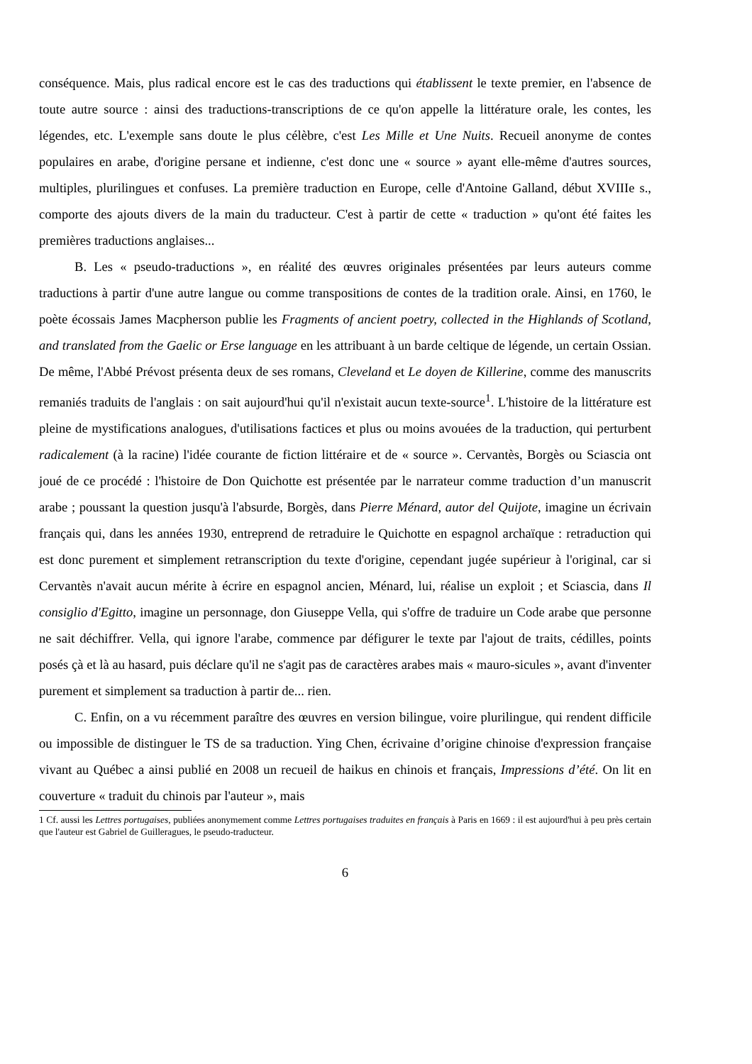conséquence. Mais, plus radical encore est le cas des traductions qui établissent le texte premier, en l'absence de toute autre source : ainsi des traductions-transcriptions de ce qu'on appelle la littérature orale, les contes, les légendes, etc. L'exemple sans doute le plus célèbre, c'est Les Mille et Une Nuits. Recueil anonyme de contes populaires en arabe, d'origine persane et indienne, c'est donc une « source » ayant elle-même d'autres sources, multiples, plurilingues et confuses. La première traduction en Europe, celle d'Antoine Galland, début XVIIIe s., comporte des ajouts divers de la main du traducteur. C'est à partir de cette « traduction » qu'ont été faites les premières traductions anglaises...
B. Les « pseudo-traductions », en réalité des œuvres originales présentées par leurs auteurs comme traductions à partir d'une autre langue ou comme transpositions de contes de la tradition orale. Ainsi, en 1760, le poète écossais James Macpherson publie les Fragments of ancient poetry, collected in the Highlands of Scotland, and translated from the Gaelic or Erse language en les attribuant à un barde celtique de légende, un certain Ossian. De même, l'Abbé Prévost présenta deux de ses romans, Cleveland et Le doyen de Killerine, comme des manuscrits remaniés traduits de l'anglais : on sait aujourd'hui qu'il n'existait aucun texte-source<sup>1</sup>. L'histoire de la littérature est pleine de mystifications analogues, d'utilisations factices et plus ou moins avouées de la traduction, qui perturbent radicalement (à la racine) l'idée courante de fiction littéraire et de « source ». Cervantès, Borgès ou Sciascia ont joué de ce procédé : l'histoire de Don Quichotte est présentée par le narrateur comme traduction d’un manuscrit arabe ; poussant la question jusqu'à l'absurde, Borgès, dans Pierre Ménard, autor del Quijote, imagine un écrivain français qui, dans les années 1930, entreprend de retraduire le Quichotte en espagnol archaïque : retraduction qui est donc purement et simplement retranscription du texte d'origine, cependant jugée supérieur à l'original, car si Cervantès n'avait aucun mérite à écrire en espagnol ancien, Ménard, lui, réalise un exploit ; et Sciascia, dans Il consiglio d'Egitto, imagine un personnage, don Giuseppe Vella, qui s'offre de traduire un Code arabe que personne ne sait déchiffrer. Vella, qui ignore l'arabe, commence par défigurer le texte par l'ajout de traits, cédilles, points posés çà et là au hasard, puis déclare qu'il ne s'agit pas de caractères arabes mais « mauro-sicules », avant d'inventer purement et simplement sa traduction à partir de... rien.
C. Enfin, on a vu récemment paraître des œuvres en version bilingue, voire plurilingue, qui rendent difficile ou impossible de distinguer le TS de sa traduction. Ying Chen, écrivaine d’origine chinoise d'expression française vivant au Québec a ainsi publié en 2008 un recueil de haikus en chinois et français, Impressions d’été. On lit en couverture « traduit du chinois par l'auteur », mais
1 Cf. aussi les Lettres portugaises, publiées anonymement comme Lettres portugaises traduites en français à Paris en 1669 : il est aujourd'hui à peu près certain que l'auteur est Gabriel de Guilleragues, le pseudo-traducteur.
6